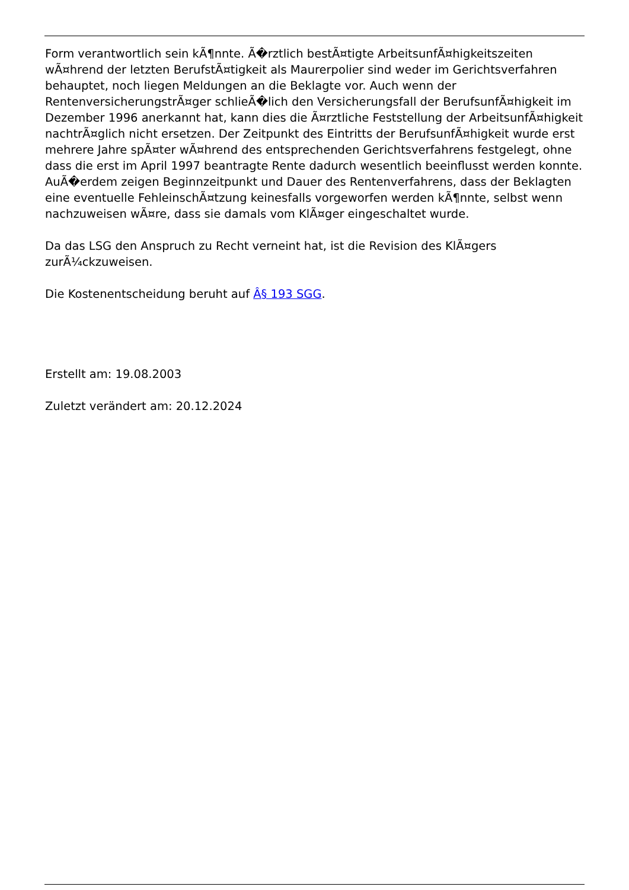Form verantwortlich sein kÃ¶nnte. Ã�rztlich bestÃ¤tigte ArbeitsunfÃ¤higkeitszeiten wÃ¤hrend der letzten BerufstÃ¤tigkeit als Maurerpolier sind weder im Gerichtsverfahren behauptet, noch liegen Meldungen an die Beklagte vor. Auch wenn der RentenversicherungstrÃ¤ger schlieÃ�lich den Versicherungsfall der BerufsunfÃ¤higkeit im Dezember 1996 anerkannt hat, kann dies die Ã¤rztliche Feststellung der ArbeitsunfÃ¤higkeit nachtrÃ¤glich nicht ersetzen. Der Zeitpunkt des Eintritts der BerufsunfÃ¤higkeit wurde erst mehrere Jahre spÃ¤ter wÃ¤hrend des entsprechenden Gerichtsverfahrens festgelegt, ohne dass die erst im April 1997 beantragte Rente dadurch wesentlich beeinflusst werden konnte. AuÃ�erdem zeigen Beginnzeitpunkt und Dauer des Rentenverfahrens, dass der Beklagten eine eventuelle FehleinschÃ¤tzung keinesfalls vorgeworfen werden kÃ¶nnte, selbst wenn nachzuweisen wÃ¤re, dass sie damals vom KlÃ¤ger eingeschaltet wurde.
Da das LSG den Anspruch zu Recht verneint hat, ist die Revision des KlÃ¤gers zurÃ¼ckzuweisen.
Die Kostenentscheidung beruht auf Â§ 193 SGG.
Erstellt am: 19.08.2003
Zuletzt verändert am: 20.12.2024